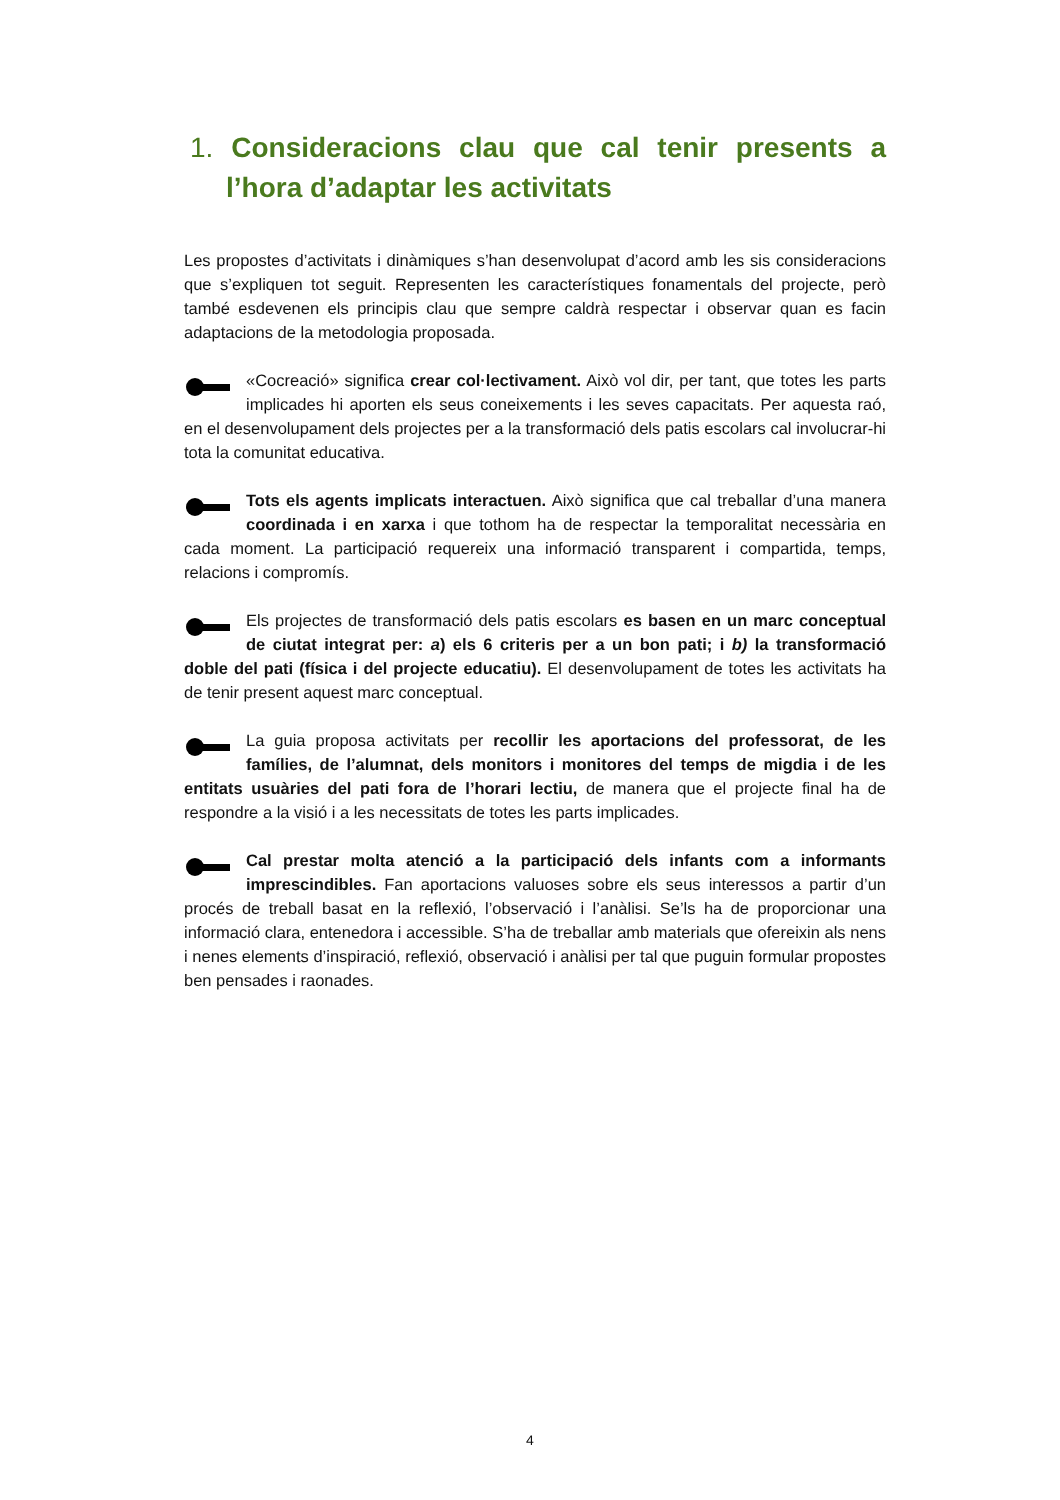1. Consideracions clau que cal tenir presents a l’hora d’adaptar les activitats
Les propostes d’activitats i dinàmiques s’han desenvolupat d’acord amb les sis consideracions que s’expliquen tot seguit. Representen les característiques fonamentals del projecte, però també esdevenen els principis clau que sempre caldrà respectar i observar quan es facin adaptacions de la metodologia proposada.
«Cocreació» significa crear col·lectivament. Això vol dir, per tant, que totes les parts implicades hi aporten els seus coneixements i les seves capacitats. Per aquesta raó, en el desenvolupament dels projectes per a la transformació dels patis escolars cal involucrar-hi tota la comunitat educativa.
Tots els agents implicats interactuen. Això significa que cal treballar d’una manera coordinada i en xarxa i que tothom ha de respectar la temporalitat necessària en cada moment. La participació requereix una informació transparent i compartida, temps, relacions i compromís.
Els projectes de transformació dels patis escolars es basen en un marc conceptual de ciutat integrat per: a) els 6 criteris per a un bon pati; i b) la transformació doble del pati (física i del projecte educatiu). El desenvolupament de totes les activitats ha de tenir present aquest marc conceptual.
La guia proposa activitats per recollir les aportacions del professorat, de les famílies, de l’alumnat, dels monitors i monitores del temps de migdia i de les entitats usuàries del pati fora de l’horari lectiu, de manera que el projecte final ha de respondre a la visió i a les necessitats de totes les parts implicades.
Cal prestar molta atenció a la participació dels infants com a informants imprescindibles. Fan aportacions valuoses sobre els seus interessos a partir d’un procés de treball basat en la reflexió, l’observació i l’anàlisi. Se’ls ha de proporcionar una informació clara, entenedora i accessible. S’ha de treballar amb materials que ofereixin als nens i nenes elements d’inspiració, reflexió, observació i anàlisi per tal que puguin formular propostes ben pensades i raonades.
4